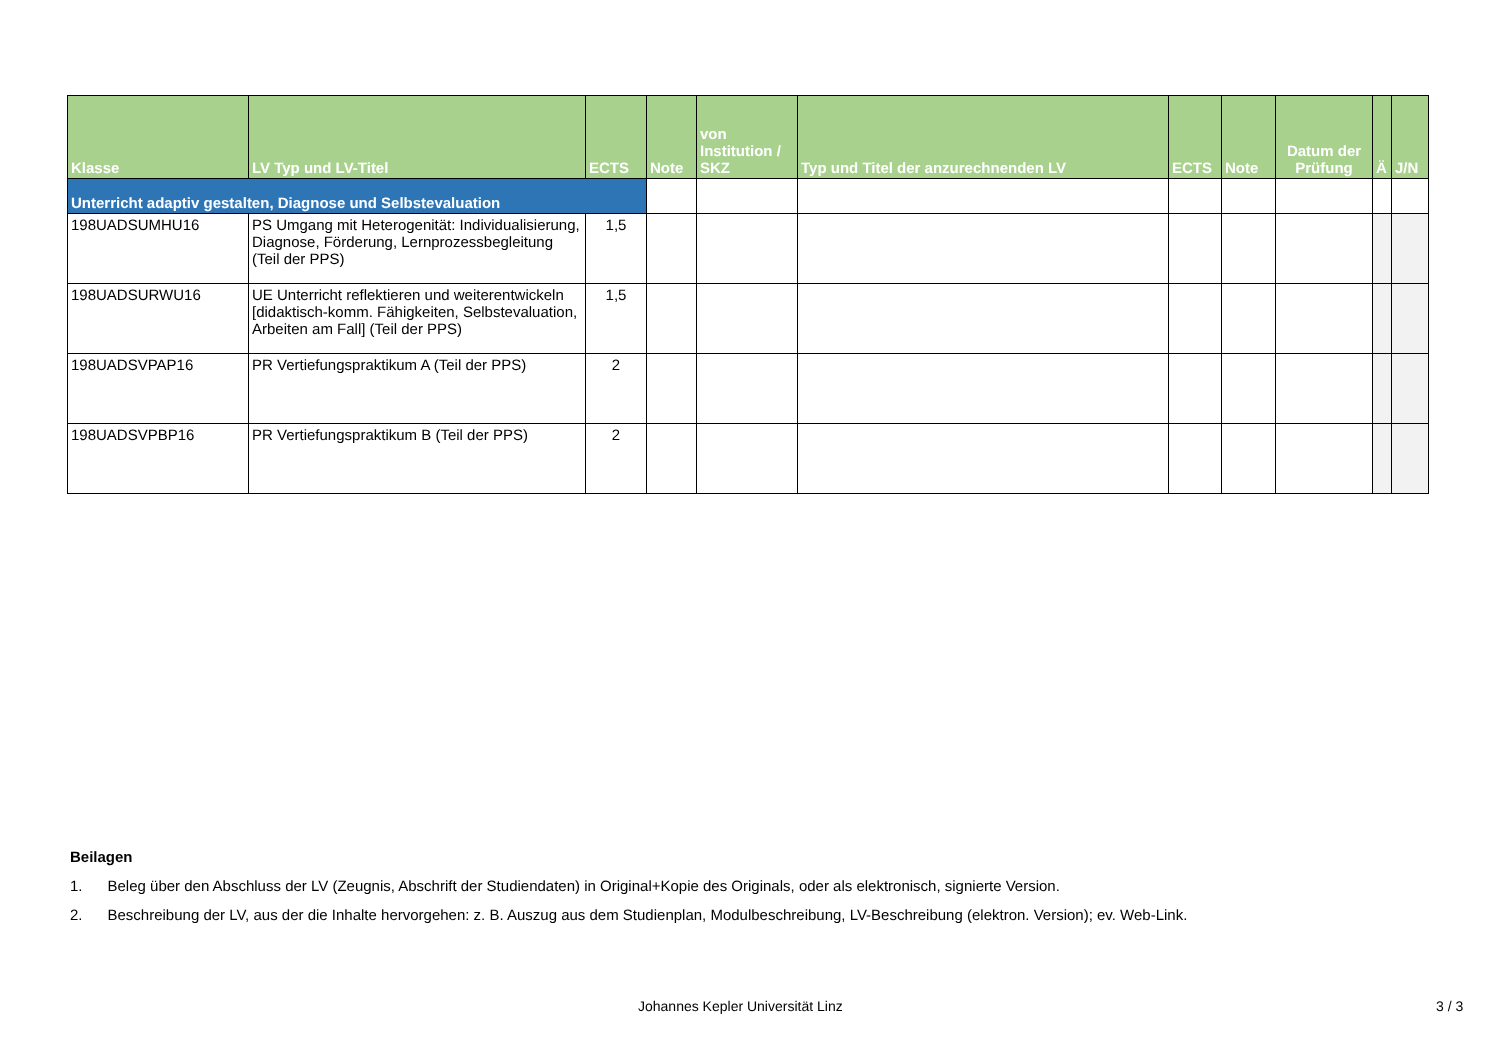| Klasse | LV Typ und LV-Titel | ECTS | Note | von Institution / SKZ | Typ und Titel der anzurechnenden LV | ECTS | Note | Datum der Prüfung | Ä | J/N |
| --- | --- | --- | --- | --- | --- | --- | --- | --- | --- | --- |
| Unterricht adaptiv gestalten, Diagnose und Selbstevaluation | | | | | | | | | | |
| 198UADSUMHU16 | PS Umgang mit Heterogenität: Individualisierung, Diagnose, Förderung, Lernprozessbegleitung (Teil der PPS) | 1,5 | | | | | | | | |
| 198UADSURWU16 | UE Unterricht reflektieren und weiterentwickeln [didaktisch-komm. Fähigkeiten, Selbstevaluation, Arbeiten am Fall] (Teil der PPS) | 1,5 | | | | | | | | |
| 198UADSVPAP16 | PR Vertiefungspraktikum A (Teil der PPS) | 2 | | | | | | | | |
| 198UADSVPBP16 | PR Vertiefungspraktikum B (Teil der PPS) | 2 | | | | | | | | |
Beilagen
1. Beleg über den Abschluss der LV (Zeugnis, Abschrift der Studiendaten) in Original+Kopie des Originals, oder als elektronisch, signierte Version.
2. Beschreibung der LV, aus der die Inhalte hervorgehen: z. B. Auszug aus dem Studienplan, Modulbeschreibung, LV-Beschreibung (elektron. Version); ev. Web-Link.
Johannes Kepler Universität Linz
3 / 3